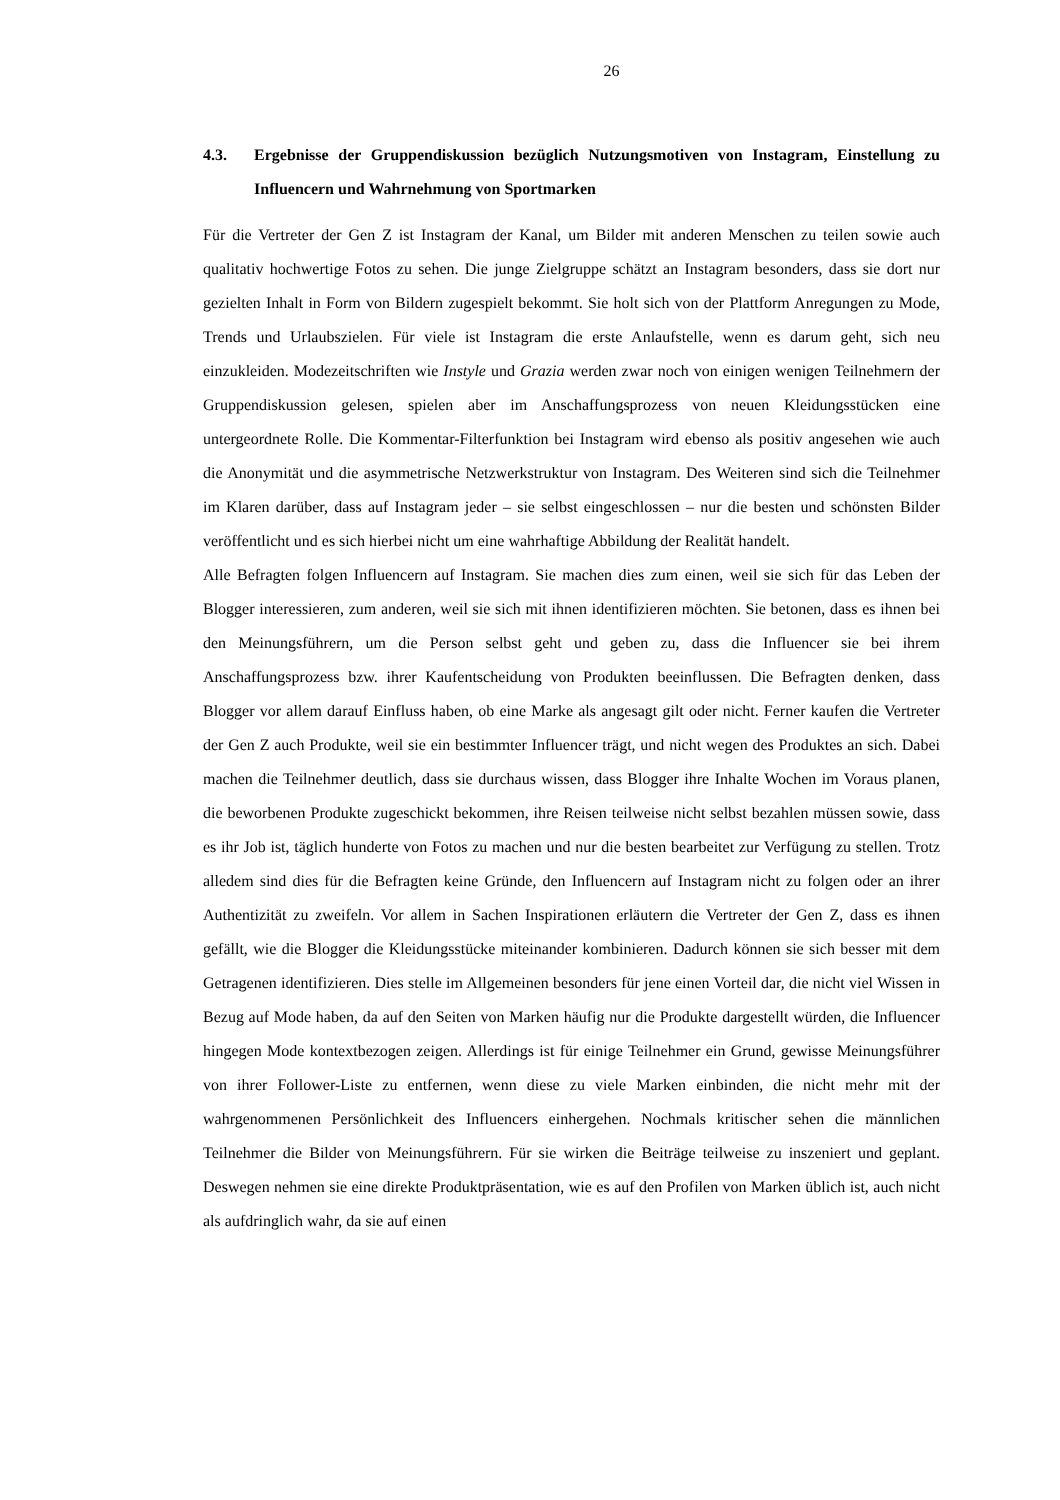26
4.3. Ergebnisse der Gruppendiskussion bezüglich Nutzungsmotiven von Instagram, Einstellung zu Influencern und Wahrnehmung von Sportmarken
Für die Vertreter der Gen Z ist Instagram der Kanal, um Bilder mit anderen Menschen zu teilen sowie auch qualitativ hochwertige Fotos zu sehen. Die junge Zielgruppe schätzt an Instagram besonders, dass sie dort nur gezielten Inhalt in Form von Bildern zugespielt bekommt. Sie holt sich von der Plattform Anregungen zu Mode, Trends und Urlaubszielen. Für viele ist Instagram die erste Anlaufstelle, wenn es darum geht, sich neu einzukleiden. Modezeitschriften wie Instyle und Grazia werden zwar noch von einigen wenigen Teilnehmern der Gruppendiskussion gelesen, spielen aber im Anschaffungsprozess von neuen Kleidungsstücken eine untergeordnete Rolle. Die Kommentar-Filterfunktion bei Instagram wird ebenso als positiv angesehen wie auch die Anonymität und die asymmetrische Netzwerkstruktur von Instagram. Des Weiteren sind sich die Teilnehmer im Klaren darüber, dass auf Instagram jeder – sie selbst eingeschlossen – nur die besten und schönsten Bilder veröffentlicht und es sich hierbei nicht um eine wahrhaftige Abbildung der Realität handelt.
Alle Befragten folgen Influencern auf Instagram. Sie machen dies zum einen, weil sie sich für das Leben der Blogger interessieren, zum anderen, weil sie sich mit ihnen identifizieren möchten. Sie betonen, dass es ihnen bei den Meinungsführern, um die Person selbst geht und geben zu, dass die Influencer sie bei ihrem Anschaffungsprozess bzw. ihrer Kaufentscheidung von Produkten beeinflussen. Die Befragten denken, dass Blogger vor allem darauf Einfluss haben, ob eine Marke als angesagt gilt oder nicht. Ferner kaufen die Vertreter der Gen Z auch Produkte, weil sie ein bestimmter Influencer trägt, und nicht wegen des Produktes an sich. Dabei machen die Teilnehmer deutlich, dass sie durchaus wissen, dass Blogger ihre Inhalte Wochen im Voraus planen, die beworbenen Produkte zugeschickt bekommen, ihre Reisen teilweise nicht selbst bezahlen müssen sowie, dass es ihr Job ist, täglich hunderte von Fotos zu machen und nur die besten bearbeitet zur Verfügung zu stellen. Trotz alledem sind dies für die Befragten keine Gründe, den Influencern auf Instagram nicht zu folgen oder an ihrer Authentizität zu zweifeln. Vor allem in Sachen Inspirationen erläutern die Vertreter der Gen Z, dass es ihnen gefällt, wie die Blogger die Kleidungsstücke miteinander kombinieren. Dadurch können sie sich besser mit dem Getragenen identifizieren. Dies stelle im Allgemeinen besonders für jene einen Vorteil dar, die nicht viel Wissen in Bezug auf Mode haben, da auf den Seiten von Marken häufig nur die Produkte dargestellt würden, die Influencer hingegen Mode kontextbezogen zeigen. Allerdings ist für einige Teilnehmer ein Grund, gewisse Meinungsführer von ihrer Follower-Liste zu entfernen, wenn diese zu viele Marken einbinden, die nicht mehr mit der wahrgenommenen Persönlichkeit des Influencers einhergehen. Nochmals kritischer sehen die männlichen Teilnehmer die Bilder von Meinungsführern. Für sie wirken die Beiträge teilweise zu inszeniert und geplant. Deswegen nehmen sie eine direkte Produktpräsentation, wie es auf den Profilen von Marken üblich ist, auch nicht als aufdringlich wahr, da sie auf einen